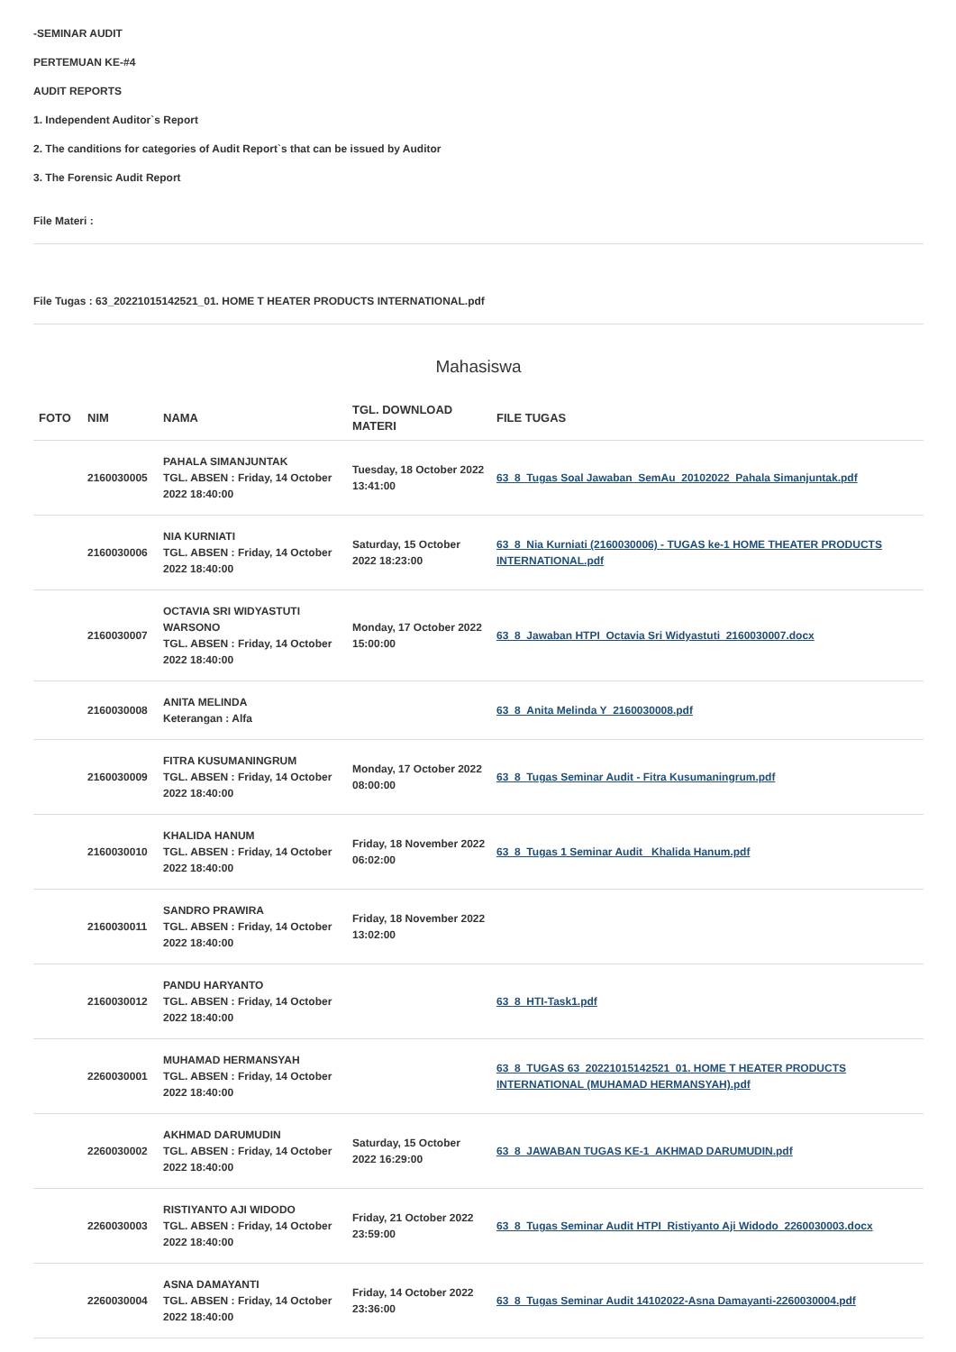-SEMINAR AUDIT
PERTEMUAN KE-#4
AUDIT REPORTS
1. Independent Auditor`s Report
2. The canditions for categories of Audit Report`s that can be issued by Auditor
3. The Forensic Audit Report
File Materi :
File Tugas : 63_20221015142521_01. HOME T HEATER PRODUCTS INTERNATIONAL.pdf
Mahasiswa
| FOTO | NIM | NAMA | TGL. DOWNLOAD MATERI | FILE TUGAS |
| --- | --- | --- | --- | --- |
| | 2160030005 | PAHALA SIMANJUNTAK TGL. ABSEN : Friday, 14 October 2022 18:40:00 | Tuesday, 18 October 2022 13:41:00 | 63_8_Tugas Soal Jawaban_SemAu_20102022_Pahala Simanjuntak.pdf |
| | 2160030006 | NIA KURNIATI TGL. ABSEN : Friday, 14 October 2022 18:40:00 | Saturday, 15 October 2022 18:23:00 | 63_8_Nia Kurniati (2160030006) - TUGAS ke-1 HOME THEATER PRODUCTS INTERNATIONAL.pdf |
| | 2160030007 | OCTAVIA SRI WIDYASTUTI WARSONO TGL. ABSEN : Friday, 14 October 2022 18:40:00 | Monday, 17 October 2022 15:00:00 | 63_8_Jawaban HTPI_Octavia Sri Widyastuti_2160030007.docx |
| | 2160030008 | ANITA MELINDA Keterangan : Alfa | | 63_8_Anita Melinda Y_2160030008.pdf |
| | 2160030009 | FITRA KUSUMANINGRUM TGL. ABSEN : Friday, 14 October 2022 18:40:00 | Monday, 17 October 2022 08:00:00 | 63_8_Tugas Seminar Audit - Fitra Kusumaningrum.pdf |
| | 2160030010 | KHALIDA HANUM TGL. ABSEN : Friday, 14 October 2022 18:40:00 | Friday, 18 November 2022 06:02:00 | 63_8_Tugas 1 Seminar Audit_ Khalida Hanum.pdf |
| | 2160030011 | SANDRO PRAWIRA TGL. ABSEN : Friday, 14 October 2022 18:40:00 | Friday, 18 November 2022 13:02:00 | |
| | 2160030012 | PANDU HARYANTO TGL. ABSEN : Friday, 14 October 2022 18:40:00 | | 63_8_HTI-Task1.pdf |
| | 2260030001 | MUHAMAD HERMANSYAH TGL. ABSEN : Friday, 14 October 2022 18:40:00 | | 63_8_TUGAS 63_20221015142521_01. HOME T HEATER PRODUCTS INTERNATIONAL (MUHAMAD HERMANSYAH).pdf |
| | 2260030002 | AKHMAD DARUMUDIN TGL. ABSEN : Friday, 14 October 2022 18:40:00 | Saturday, 15 October 2022 16:29:00 | 63_8_JAWABAN TUGAS KE-1_AKHMAD DARUMUDIN.pdf |
| | 2260030003 | RISTIYANTO AJI WIDODO TGL. ABSEN : Friday, 14 October 2022 18:40:00 | Friday, 21 October 2022 23:59:00 | 63_8_Tugas Seminar Audit HTPI_Ristiyanto Aji Widodo_2260030003.docx |
| | 2260030004 | ASNA DAMAYANTI TGL. ABSEN : Friday, 14 October 2022 18:40:00 | Friday, 14 October 2022 23:36:00 | 63_8_Tugas Seminar Audit 14102022-Asna Damayanti-2260030004.pdf |